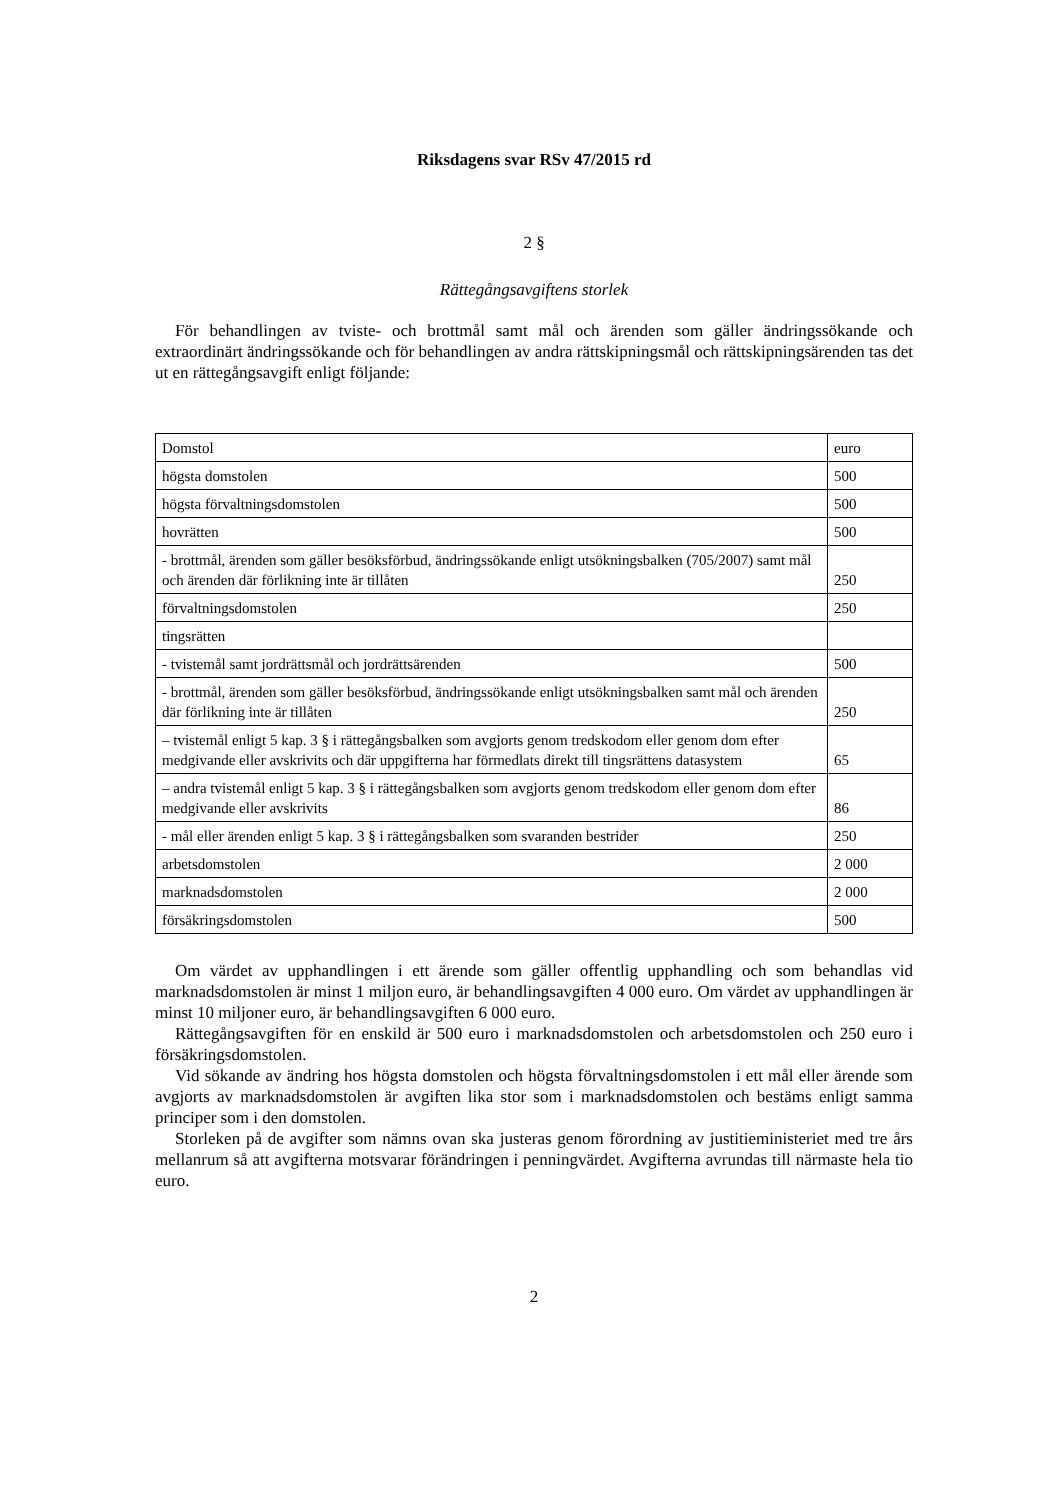Riksdagens svar RSv 47/2015 rd
2 §
Rättegångsavgiftens storlek
För behandlingen av tviste- och brottmål samt mål och ärenden som gäller ändringssökande och extraordinärt ändringssökande och för behandlingen av andra rättskipningsmål och rättskipningsärenden tas det ut en rättegångsavgift enligt följande:
| Domstol | euro |
| högsta domstolen | 500 |
| högsta förvaltningsdomstolen | 500 |
| hovrätten | 500 |
| - brottmål, ärenden som gäller besöksförbud, ändringssökande enligt utsökningsbalken (705/2007) samt mål och ärenden där förlikning inte är tillåten | 250 |
| förvaltningsdomstolen | 250 |
| tingsrätten | |
| - tvistemål samt jordrättsmål och jordrättsärenden | 500 |
| - brottmål, ärenden som gäller besöksförbud, ändringssökande enligt utsökningsbalken samt mål och ärenden där förlikning inte är tillåten | 250 |
| – tvistemål enligt 5 kap. 3 § i rättegångsbalken som avgjorts genom tredskodom eller genom dom efter medgivande eller avskrivits och där uppgifterna har förmedlats direkt till tingsrättens datasystem | 65 |
| – andra tvistemål enligt 5 kap. 3 § i rättegångsbalken som avgjorts genom tredskodom eller genom dom efter medgivande eller avskrivits | 86 |
| - mål eller ärenden enligt 5 kap. 3 § i rättegångsbalken som svaranden bestrider | 250 |
| arbetsdomstolen | 2 000 |
| marknadsdomstolen | 2 000 |
| försäkringsdomstolen | 500 |
Om värdet av upphandlingen i ett ärende som gäller offentlig upphandling och som behandlas vid marknadsdomstolen är minst 1 miljon euro, är behandlingsavgiften 4 000 euro. Om värdet av upphandlingen är minst 10 miljoner euro, är behandlingsavgiften 6 000 euro.
Rättegångsavgiften för en enskild är 500 euro i marknadsdomstolen och arbetsdomstolen och 250 euro i försäkringsdomstolen.
Vid sökande av ändring hos högsta domstolen och högsta förvaltningsdomstolen i ett mål eller ärende som avgjorts av marknadsdomstolen är avgiften lika stor som i marknadsdomstolen och bestäms enligt samma principer som i den domstolen.
Storleken på de avgifter som nämns ovan ska justeras genom förordning av justitieministeriet med tre års mellanrum så att avgifterna motsvarar förändringen i penningvärdet. Avgifterna avrundas till närmaste hela tio euro.
2